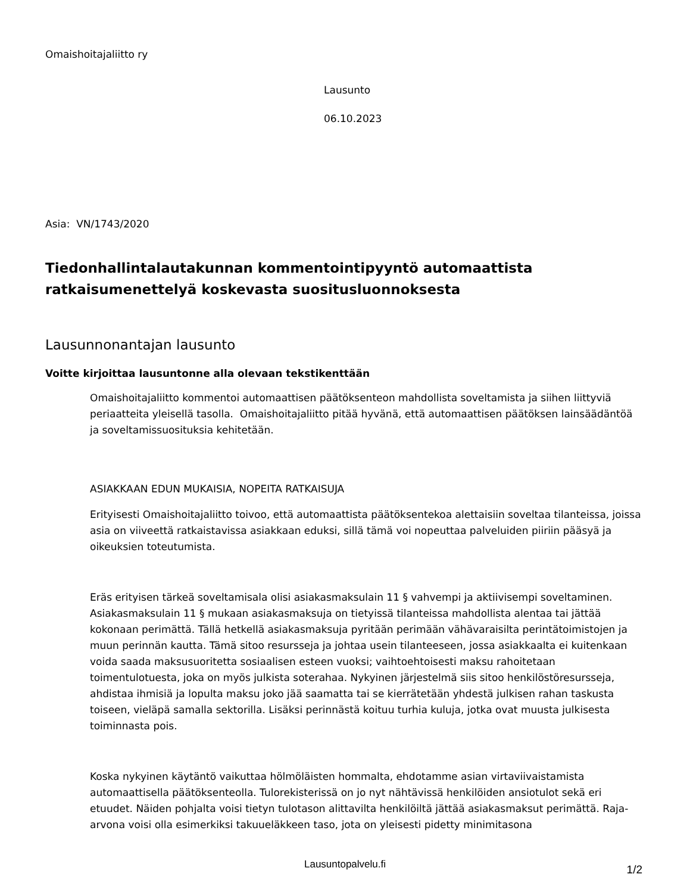Omaishoitajaliitto ry
Lausunto
06.10.2023
Asia: VN/1743/2020
Tiedonhallintalautakunnan kommentointipyyntö automaattista ratkaisumenettelyä koskevasta suositusluonnoksesta
Lausunnonantajan lausunto
Voitte kirjoittaa lausuntonne alla olevaan tekstikenttään
Omaishoitajaliitto kommentoi automaattisen päätöksenteon mahdollista soveltamista ja siihen liittyviä periaatteita yleisellä tasolla. Omaishoitajaliitto pitää hyvänä, että automaattisen päätöksen lainsäädäntöä ja soveltamissuosituksia kehitetään.
ASIAKKAAN EDUN MUKAISIA, NOPEITA RATKAISUJA
Erityisesti Omaishoitajaliitto toivoo, että automaattista päätöksentekoa alettaisiin soveltaa tilanteissa, joissa asia on viiveettä ratkaistavissa asiakkaan eduksi, sillä tämä voi nopeuttaa palveluiden piiriin pääsyä ja oikeuksien toteutumista.
Eräs erityisen tärkeä soveltamisala olisi asiakasmaksulain 11 § vahvempi ja aktiivisempi soveltaminen. Asiakasmaksulain 11 § mukaan asiakasmaksuja on tietyissä tilanteissa mahdollista alentaa tai jättää kokonaan perimättä. Tällä hetkellä asiakasmaksuja pyritään perimään vähävaraisilta perintätoimistojen ja muun perinnän kautta. Tämä sitoo resursseja ja johtaa usein tilanteeseen, jossa asiakkaalta ei kuitenkaan voida saada maksusuoritetta sosiaalisen esteen vuoksi; vaihtoehtoisesti maksu rahoitetaan toimentulotuesta, joka on myös julkista soterahaa. Nykyinen järjestelmä siis sitoo henkilöstöresursseja, ahdistaa ihmisiä ja lopulta maksu joko jää saamatta tai se kierrätetään yhdestä julkisen rahan taskusta toiseen, vieläpä samalla sektorilla. Lisäksi perinnästä koituu turhia kuluja, jotka ovat muusta julkisesta toiminnasta pois.
Koska nykyinen käytäntö vaikuttaa hölmöläisten hommalta, ehdotamme asian virtaviivaistamista automaattisella päätöksenteolla. Tulorekisterissä on jo nyt nähtävissä henkilöiden ansiotulot sekä eri etuudet. Näiden pohjalta voisi tietyn tulotason alittavilta henkilöiltä jättää asiakasmaksut perimättä. Raja-arvona voisi olla esimerkiksi takuueläkkeen taso, jota on yleisesti pidetty minimitasona
Lausuntopalvelu.fi
1/2